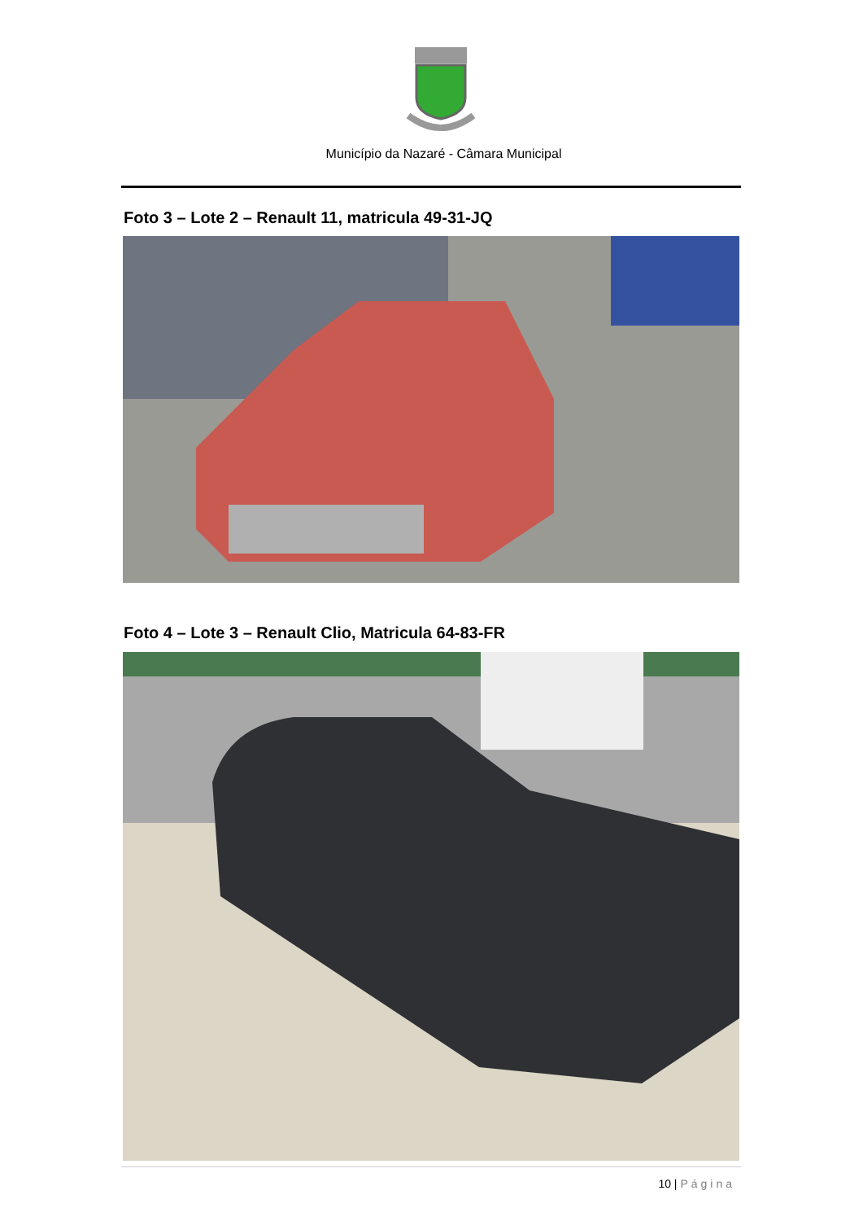Município da Nazaré - Câmara Municipal
Foto 3 – Lote 2 – Renault 11, matricula 49-31-JQ
Foto 4 – Lote 3 – Renault Clio, Matricula 64-83-FR
10 | Página